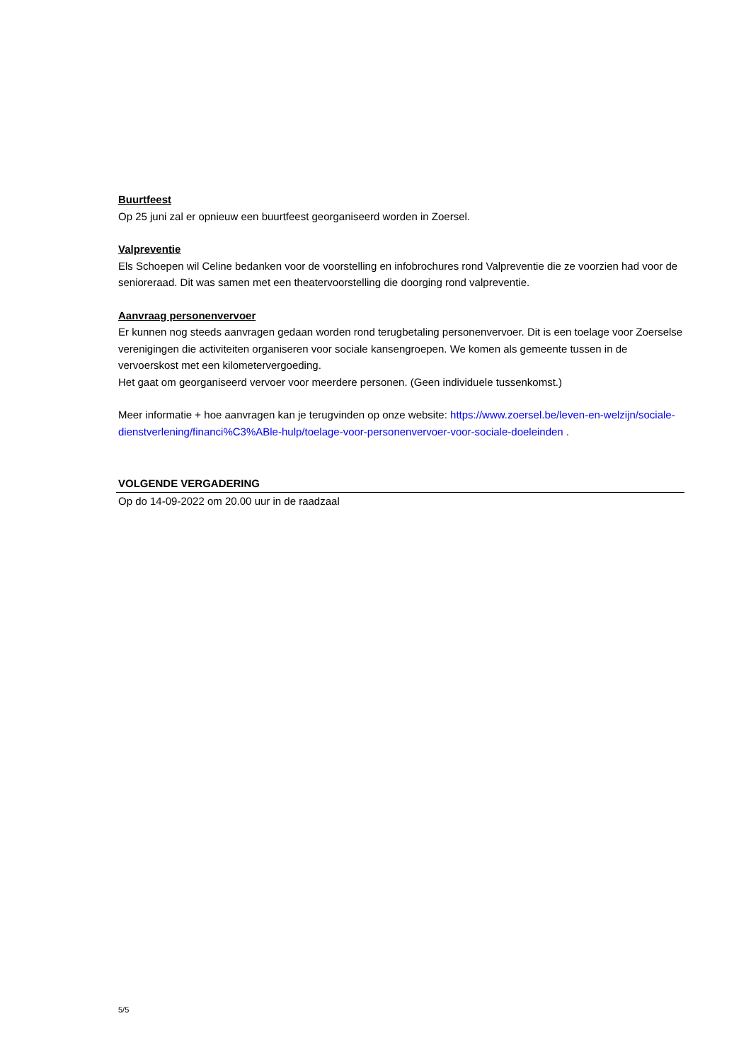Buurtfeest
Op 25 juni zal er opnieuw een buurtfeest georganiseerd worden in Zoersel.
Valpreventie
Els Schoepen wil Celine bedanken voor de voorstelling en infobrochures rond Valpreventie die ze voorzien had voor de senioreraad. Dit was samen met een theatervoorstelling die doorging rond valpreventie.
Aanvraag personenvervoer
Er kunnen nog steeds aanvragen gedaan worden rond terugbetaling personenvervoer. Dit is een toelage voor Zoerselse verenigingen die activiteiten organiseren voor sociale kansengroepen. We komen als gemeente tussen in de vervoerskost met een kilometervergoeding.
Het gaat om georganiseerd vervoer voor meerdere personen. (Geen individuele tussenkomst.)
Meer informatie + hoe aanvragen kan je terugvinden op onze website: https://www.zoersel.be/leven-en-welzijn/sociale-dienstverlening/financi%C3%ABle-hulp/toelage-voor-personenvervoer-voor-sociale-doeleinden .
VOLGENDE VERGADERING
Op do 14-09-2022 om 20.00 uur in de raadzaal
5/5